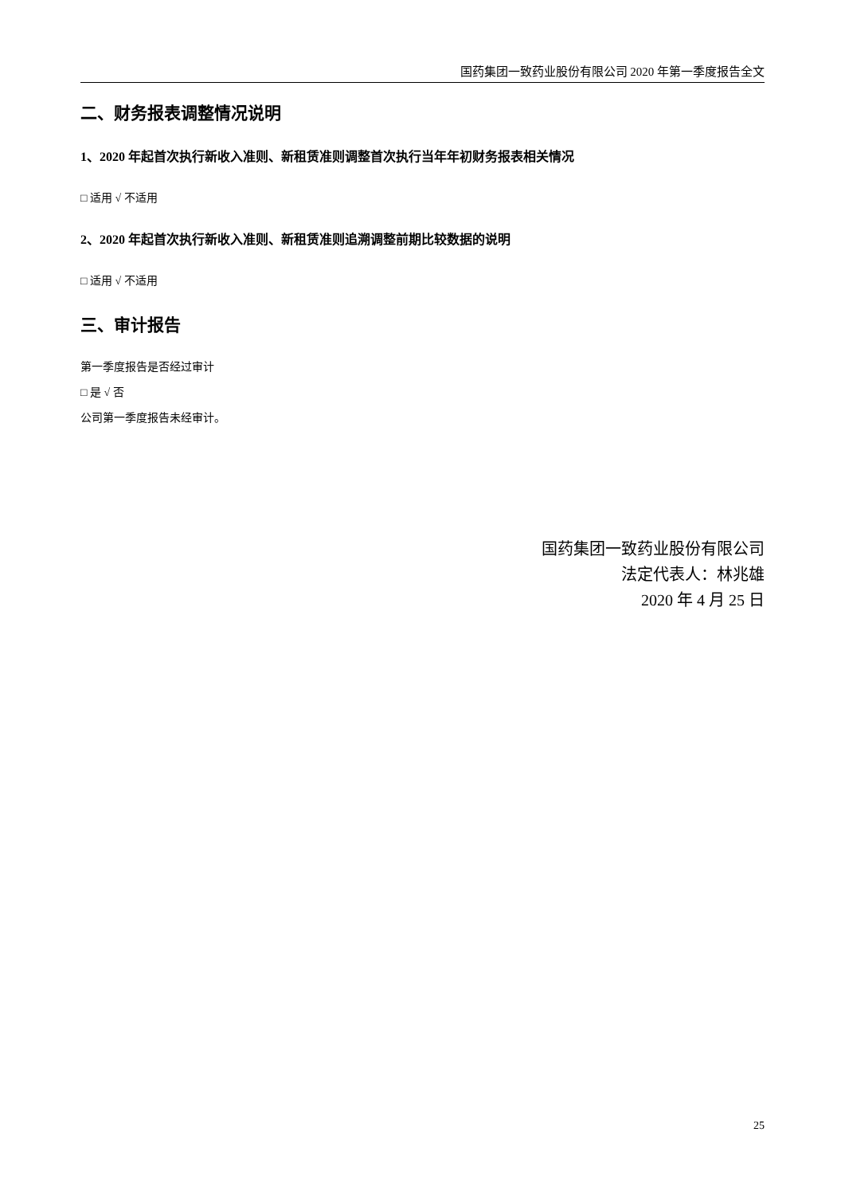国药集团一致药业股份有限公司 2020 年第一季度报告全文
二、财务报表调整情况说明
1、2020 年起首次执行新收入准则、新租赁准则调整首次执行当年年初财务报表相关情况
□ 适用 √ 不适用
2、2020 年起首次执行新收入准则、新租赁准则追溯调整前期比较数据的说明
□ 适用 √ 不适用
三、审计报告
第一季度报告是否经过审计
□ 是 √ 否
公司第一季度报告未经审计。
国药集团一致药业股份有限公司
法定代表人：林兆雄
2020 年 4 月 25 日
25